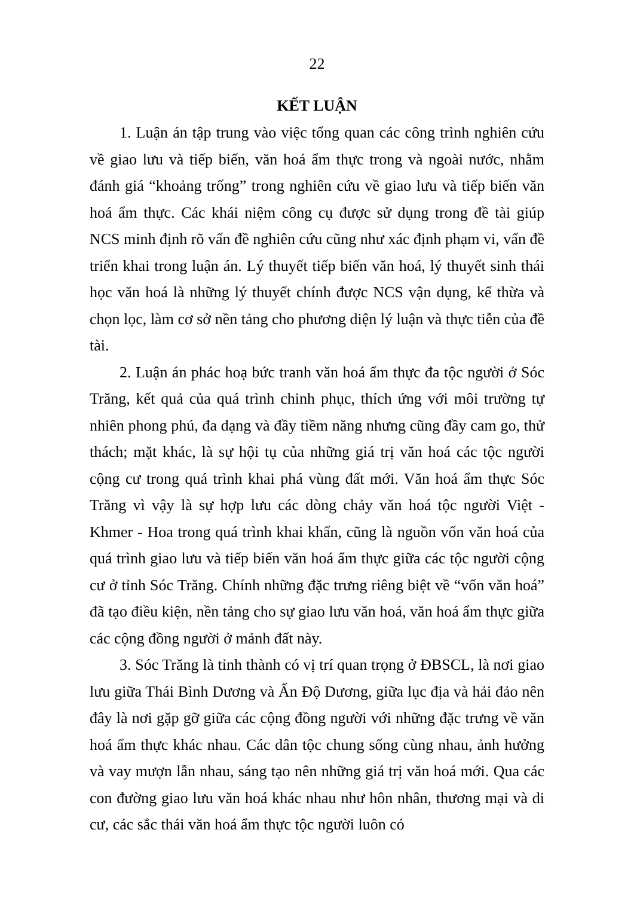22
KẾT LUẬN
1. Luận án tập trung vào việc tổng quan các công trình nghiên cứu về giao lưu và tiếp biến, văn hoá ẩm thực trong và ngoài nước, nhằm đánh giá “khoảng trống” trong nghiên cứu về giao lưu và tiếp biến văn hoá ẩm thực. Các khái niệm công cụ được sử dụng trong đề tài giúp NCS minh định rõ vấn đề nghiên cứu cũng như xác định phạm vi, vấn đề triển khai trong luận án. Lý thuyết tiếp biến văn hoá, lý thuyết sinh thái học văn hoá là những lý thuyết chính được NCS vận dụng, kế thừa và chọn lọc, làm cơ sở nền tảng cho phương diện lý luận và thực tiễn của đề tài.
2. Luận án phác hoạ bức tranh văn hoá ẩm thực đa tộc người ở Sóc Trăng, kết quả của quá trình chinh phục, thích ứng với môi trường tự nhiên phong phú, đa dạng và đầy tiềm năng nhưng cũng đầy cam go, thử thách; mặt khác, là sự hội tụ của những giá trị văn hoá các tộc người cộng cư trong quá trình khai phá vùng đất mới. Văn hoá ẩm thực Sóc Trăng vì vậy là sự hợp lưu các dòng chảy văn hoá tộc người Việt - Khmer - Hoa trong quá trình khai khẩn, cũng là nguồn vốn văn hoá của quá trình giao lưu và tiếp biến văn hoá ẩm thực giữa các tộc người cộng cư ở tỉnh Sóc Trăng. Chính những đặc trưng riêng biệt về “vốn văn hoá” đã tạo điều kiện, nền tảng cho sự giao lưu văn hoá, văn hoá ẩm thực giữa các cộng đồng người ở mảnh đất này.
3. Sóc Trăng là tỉnh thành có vị trí quan trọng ở ĐBSCL, là nơi giao lưu giữa Thái Bình Dương và Ấn Độ Dương, giữa lục địa và hải đảo nên đây là nơi gặp gỡ giữa các cộng đồng người với những đặc trưng về văn hoá ẩm thực khác nhau. Các dân tộc chung sống cùng nhau, ảnh hưởng và vay mượn lẫn nhau, sáng tạo nên những giá trị văn hoá mới. Qua các con đường giao lưu văn hoá khác nhau như hôn nhân, thương mại và di cư, các sắc thái văn hoá ẩm thực tộc người luôn có